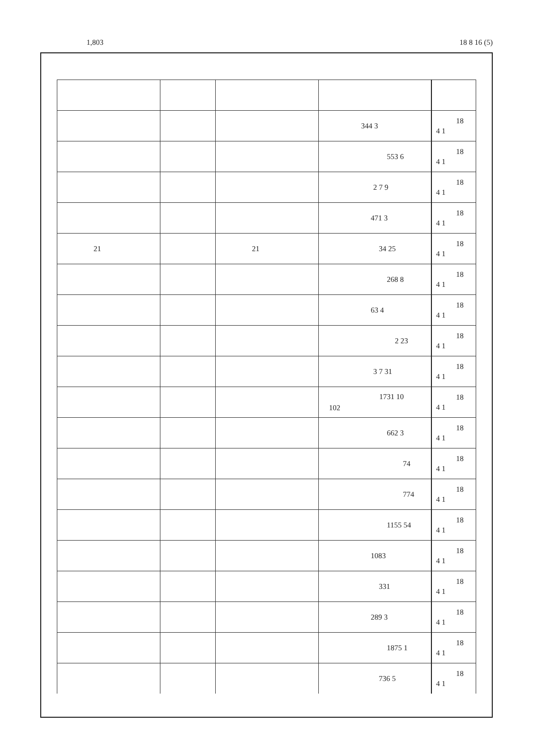1,803 18 8 16 (5)
| | | | 344 3 | 18 4 1 |
| | | | 553 6 | 18 4 1 |
| | | | 2 7 9 | 18 4 1 |
| | | | 471 3 | 18 4 1 |
| 21 | | 21 | 34 25 | 18 4 1 |
| | | | 268 8 | 18 4 1 |
| | | | 63 4 | 18 4 1 |
| | | | 2 23 | 18 4 1 |
| | | | 3 7 31 | 18 4 1 |
| | | | 1731 10 102 | 18 4 1 |
| | | | 662 3 | 18 4 1 |
| | | | 74 | 18 4 1 |
| | | | 774 | 18 4 1 |
| | | | 1155 54 | 18 4 1 |
| | | | 1083 | 18 4 1 |
| | | | 331 | 18 4 1 |
| | | | 289 3 | 18 4 1 |
| | | | 1875 1 | 18 4 1 |
| | | | 736 5 | 18 4 1 |